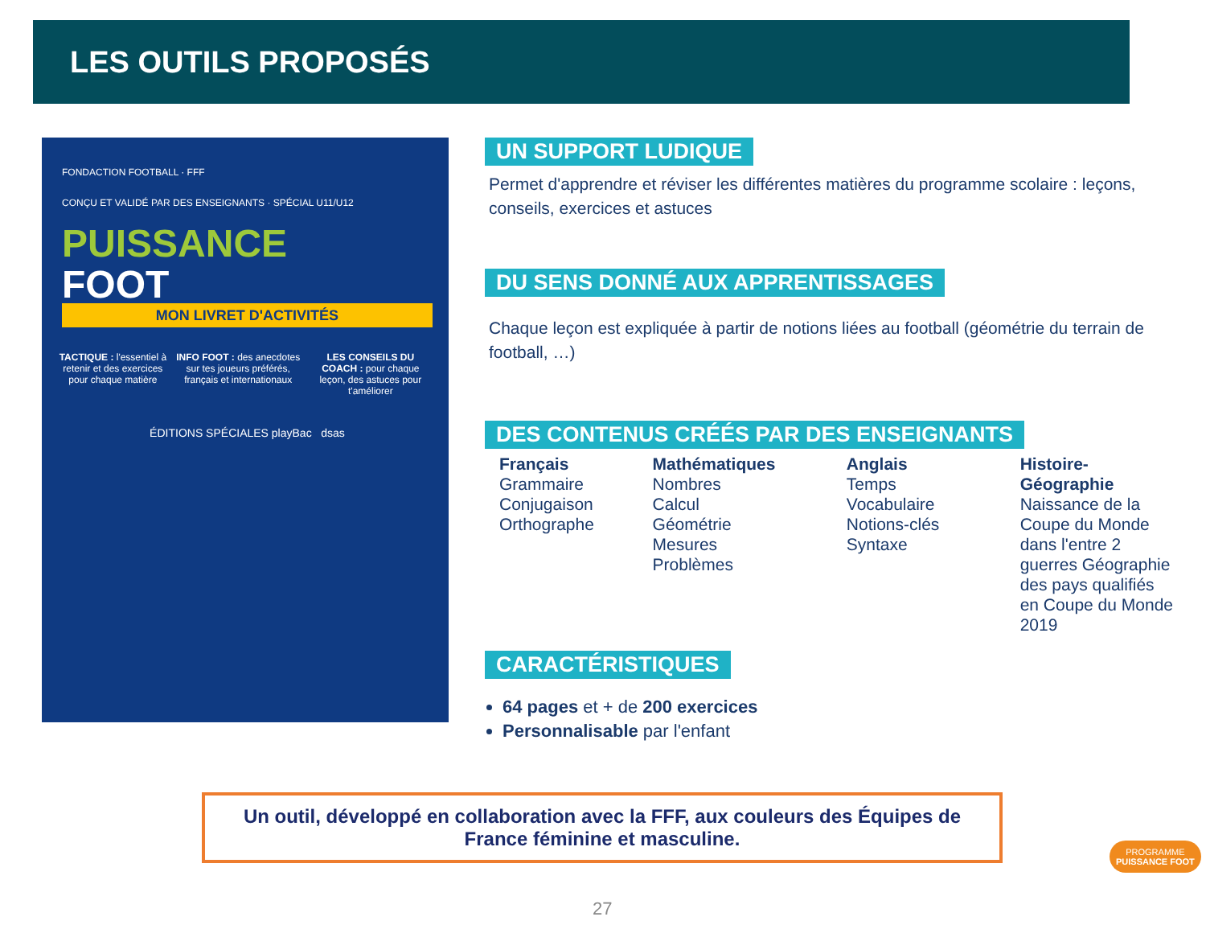LES OUTILS PROPOSÉS
FONDACTION FOOTBALL · FFF
CONÇU ET VALIDÉ PAR DES ENSEIGNANTS · SPÉCIAL U11/U12
PUISSANCE
FOOT
MON LIVRET D'ACTIVITÉS
TACTIQUE : l'essentiel à retenir et des exercices pour chaque matière
INFO FOOT : des anecdotes sur tes joueurs préférés, français et internationaux
LES CONSEILS DU COACH : pour chaque leçon, des astuces pour t'améliorer
ÉDITIONS SPÉCIALES playBac dsas
UN SUPPORT LUDIQUE
Permet d'apprendre et réviser les différentes matières du programme scolaire : leçons, conseils, exercices et astuces
DU SENS DONNÉ AUX APPRENTISSAGES
Chaque leçon est expliquée à partir de notions liées au football (géométrie du terrain de football, …)
DES CONTENUS CRÉÉS PAR DES ENSEIGNANTS
Français
Grammaire
Conjugaison
Orthographe
Mathématiques
Nombres
Calcul
Géométrie
Mesures
Problèmes
Anglais
Temps
Vocabulaire
Notions-clés
Syntaxe
Histoire-Géographie
Naissance de la Coupe du Monde dans l'entre 2 guerres Géographie des pays qualifiés en Coupe du Monde 2019
CARACTÉRISTIQUES
64 pages et + de 200 exercices
Personnalisable par l'enfant
Un outil, développé en collaboration avec la FFF, aux couleurs des Équipes de France féminine et masculine.
PROGRAMME
PUISSANCE FOOT
27